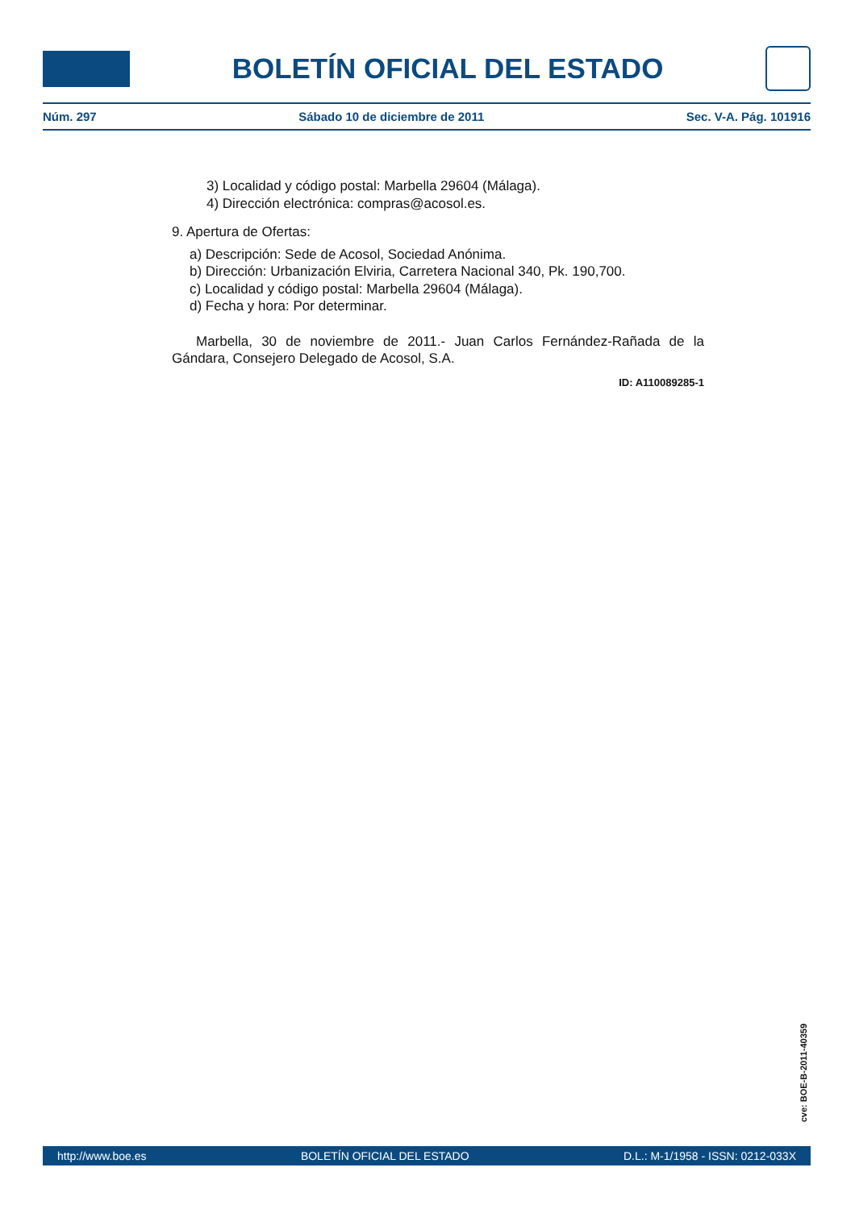BOLETÍN OFICIAL DEL ESTADO
Núm. 297 Sábado 10 de diciembre de 2011 Sec. V-A. Pág. 101916
3) Localidad y código postal: Marbella 29604 (Málaga).
4) Dirección electrónica: compras@acosol.es.
9. Apertura de Ofertas:
a) Descripción: Sede de Acosol, Sociedad Anónima.
b) Dirección: Urbanización Elviria, Carretera Nacional 340, Pk. 190,700.
c) Localidad y código postal: Marbella 29604 (Málaga).
d) Fecha y hora: Por determinar.
Marbella, 30 de noviembre de 2011.- Juan Carlos Fernández-Rañada de la Gándara, Consejero Delegado de Acosol, S.A.
ID: A110089285-1
cve: BOE-B-2011-40359
http://www.boe.es BOLETÍN OFICIAL DEL ESTADO D.L.: M-1/1958 - ISSN: 0212-033X